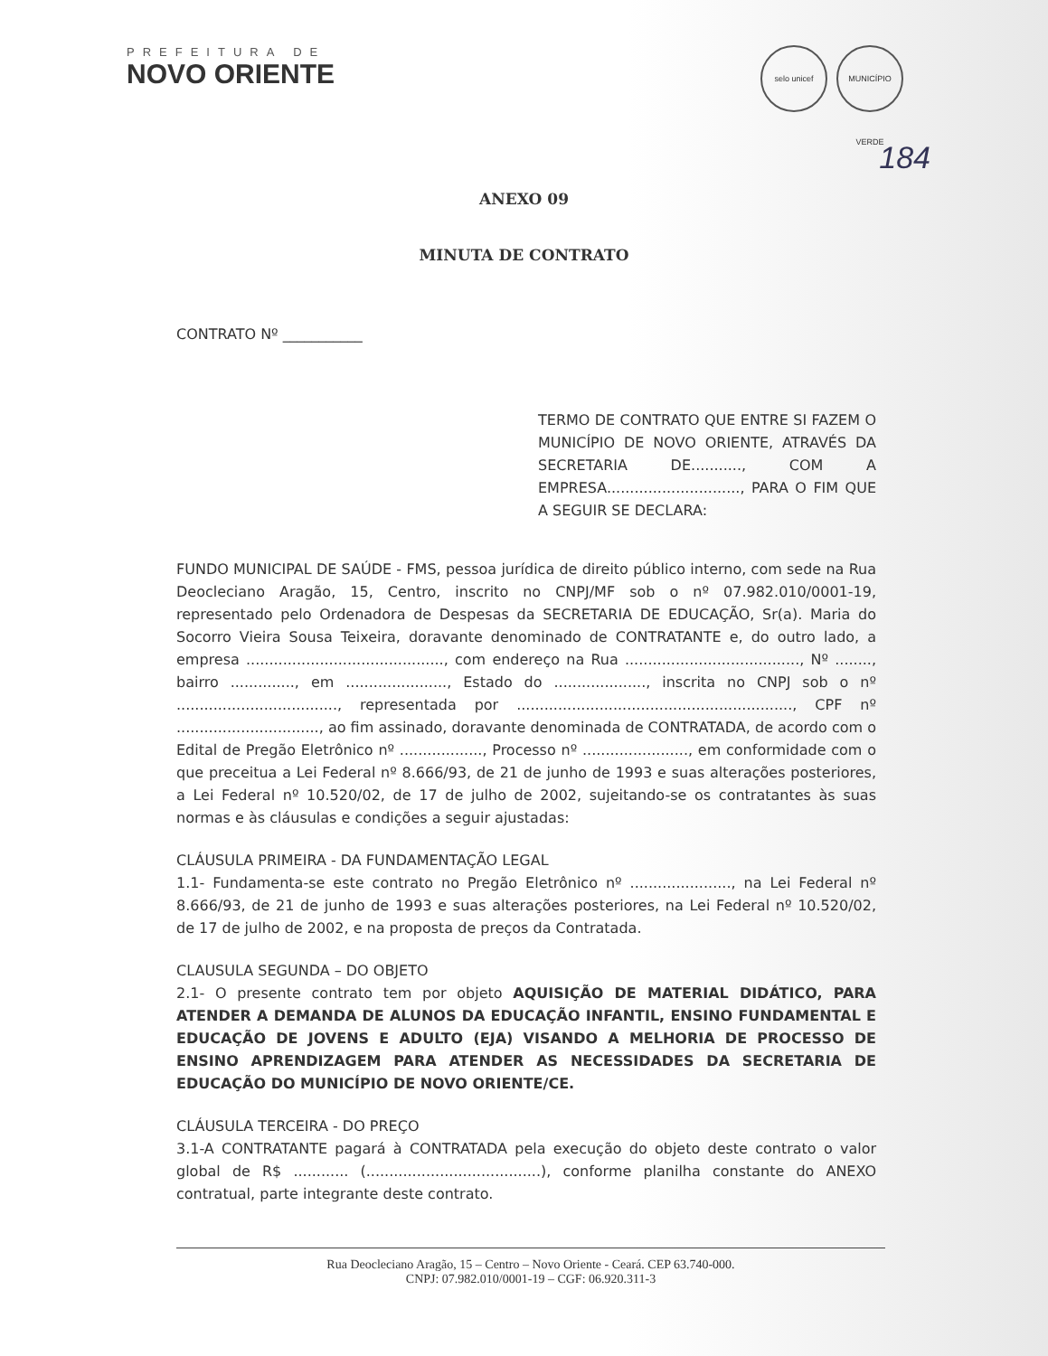PREFEITURA DE
NOVO ORIENTE
selo unicef MUNICÍPIO VERDE
184
ANEXO 09
MINUTA DE CONTRATO
CONTRATO Nº ___________
TERMO DE CONTRATO QUE ENTRE SI FAZEM O MUNICÍPIO DE NOVO ORIENTE, ATRAVÉS DA SECRETARIA DE..........., COM A EMPRESA............................., PARA O FIM QUE A SEGUIR SE DECLARA:
FUNDO MUNICIPAL DE SAÚDE - FMS, pessoa jurídica de direito público interno, com sede na Rua Deocleciano Aragão, 15, Centro, inscrito no CNPJ/MF sob o nº 07.982.010/0001-19, representado pelo Ordenadora de Despesas da SECRETARIA DE EDUCAÇÃO, Sr(a). Maria do Socorro Vieira Sousa Teixeira, doravante denominado de CONTRATANTE e, do outro lado, a empresa ..........................................., com endereço na Rua ......................................, Nº ........, bairro .............., em ......................, Estado do ...................., inscrita no CNPJ sob o nº ..................................., representada por ............................................................, CPF nº ..............................., ao fim assinado, doravante denominada de CONTRATADA, de acordo com o Edital de Pregão Eletrônico nº .................., Processo nº ......................., em conformidade com o que preceitua a Lei Federal nº 8.666/93, de 21 de junho de 1993 e suas alterações posteriores, a Lei Federal nº 10.520/02, de 17 de julho de 2002, sujeitando-se os contratantes às suas normas e às cláusulas e condições a seguir ajustadas:
CLÁUSULA PRIMEIRA - DA FUNDAMENTAÇÃO LEGAL
1.1- Fundamenta-se este contrato no Pregão Eletrônico nº ......................, na Lei Federal nº 8.666/93, de 21 de junho de 1993 e suas alterações posteriores, na Lei Federal nº 10.520/02, de 17 de julho de 2002, e na proposta de preços da Contratada.
CLAUSULA SEGUNDA – DO OBJETO
2.1- O presente contrato tem por objeto AQUISIÇÃO DE MATERIAL DIDÁTICO, PARA ATENDER A DEMANDA DE ALUNOS DA EDUCAÇÃO INFANTIL, ENSINO FUNDAMENTAL E EDUCAÇÃO DE JOVENS E ADULTO (EJA) VISANDO A MELHORIA DE PROCESSO DE ENSINO APRENDIZAGEM PARA ATENDER AS NECESSIDADES DA SECRETARIA DE EDUCAÇÃO DO MUNICÍPIO DE NOVO ORIENTE/CE.
CLÁUSULA TERCEIRA - DO PREÇO
3.1-A CONTRATANTE pagará à CONTRATADA pela execução do objeto deste contrato o valor global de R$ ............ (......................................), conforme planilha constante do ANEXO contratual, parte integrante deste contrato.
Rua Deocleciano Aragão, 15 – Centro – Novo Oriente - Ceará. CEP 63.740-000.
CNPJ: 07.982.010/0001-19 – CGF: 06.920.311-3